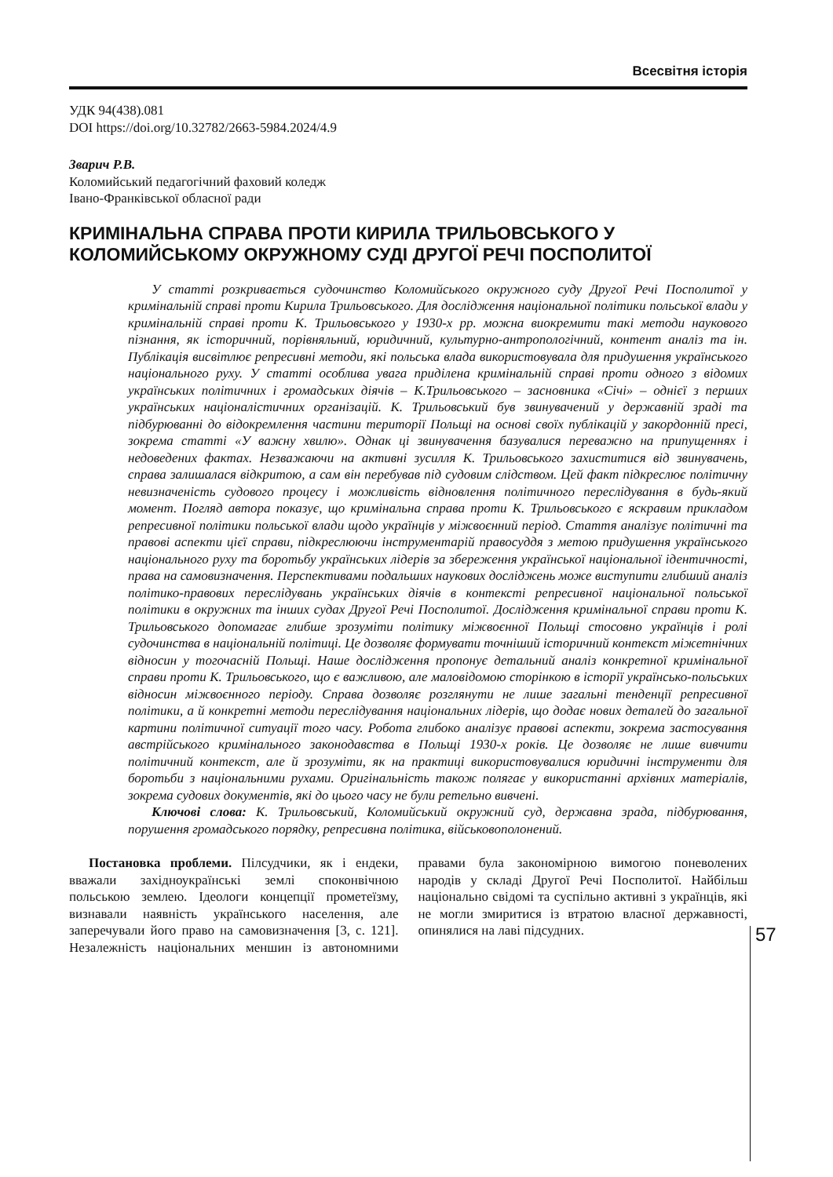Всесвітня історія
УДК 94(438).081
DOI https://doi.org/10.32782/2663-5984.2024/4.9
Зварич Р.В.
Коломийський педагогічний фаховий коледж
Івано-Франківської обласної ради
КРИМІНАЛЬНА СПРАВА ПРОТИ КИРИЛА ТРИЛЬОВСЬКОГО У КОЛОМИЙСЬКОМУ ОКРУЖНОМУ СУДІ ДРУГОЇ РЕЧІ ПОСПОЛИТОЇ
У статті розкривається судочинство Коломийського окружного суду Другої Речі Посполитої у кримінальній справі проти Кирила Трильовського. Для дослідження національної політики польської влади у кримінальній справі проти К. Трильовського у 1930-х рр. можна виокремити такі методи наукового пізнання, як історичний, порівняльний, юридичний, культурно-антропологічний, контент аналіз та ін. Публікація висвітлює репресивні методи, які польська влада використовувала для придушення українського національного руху. У статті особлива увага приділена кримінальній справі проти одного з відомих українських політичних і громадських діячів – К.Трильовського – засновника «Січі» – однієї з перших українських націоналістичних організацій. К. Трильовський був звинувачений у державній зраді та підбурюванні до відокремлення частини території Польщі на основі своїх публікацій у закордонній пресі, зокрема статті «У важну хвилю». Однак ці звинувачення базувалися переважно на припущеннях і недоведених фактах. Незважаючи на активні зусилля К. Трильовського захиститися від звинувачень, справа залишалася відкритою, а сам він перебував під судовим слідством. Цей факт підкреслює політичну невизначеність судового процесу і можливість відновлення політичного переслідування в будь-який момент. Погляд автора показує, що кримінальна справа проти К. Трильовського є яскравим прикладом репресивної політики польської влади щодо українців у міжвоєнний період. Стаття аналізує політичні та правові аспекти цієї справи, підкреслюючи інструментарій правосуддя з метою придушення українського національного руху та боротьбу українських лідерів за збереження української національної ідентичності, права на самовизначення. Перспективами подальших наукових досліджень може виступити глибший аналіз політико-правових переслідувань українських діячів в контексті репресивної національної польської політики в окружних та інших судах Другої Речі Посполитої. Дослідження кримінальної справи проти К. Трильовського допомагає глибше зрозуміти політику міжвоєнної Польщі стосовно українців і ролі судочинства в національній політиці. Це дозволяє формувати точніший історичний контекст міжетнічних відносин у тогочасній Польщі. Наше дослідження пропонує детальний аналіз конкретної кримінальної справи проти К. Трильовського, що є важливою, але маловідомою сторінкою в історії українсько-польських відносин міжвоєнного періоду. Справа дозволяє розглянути не лише загальні тенденції репресивної політики, а й конкретні методи переслідування національних лідерів, що додає нових деталей до загальної картини політичної ситуації того часу. Робота глибоко аналізує правові аспекти, зокрема застосування австрійського кримінального законодавства в Польщі 1930-х років. Це дозволяє не лише вивчити політичний контекст, але й зрозуміти, як на практиці використовувалися юридичні інструменти для боротьби з національними рухами. Оригінальність також полягає у використанні архівних матеріалів, зокрема судових документів, які до цього часу не були ретельно вивчені.
Ключові слова: К. Трильовський, Коломийський окружний суд, державна зрада, підбурювання, порушення громадського порядку, репресивна політика, військовополонений.
Постановка проблеми. Пілсудчики, як і ендеки, вважали західноукраїнські землі споконвічною польською землею. Ідеологи концепції прометеїзму, визнавали наявність українського населення, але заперечували його право на самовизначення [3, с. 121]. Незалежність національних меншин із автономними правами була закономірною вимогою поневолених народів у складі Другої Речі Посполитої. Найбільш національно свідомі та суспільно активні з українців, які не могли змиритися із втратою власної державності, опинялися на лаві підсудних.
57